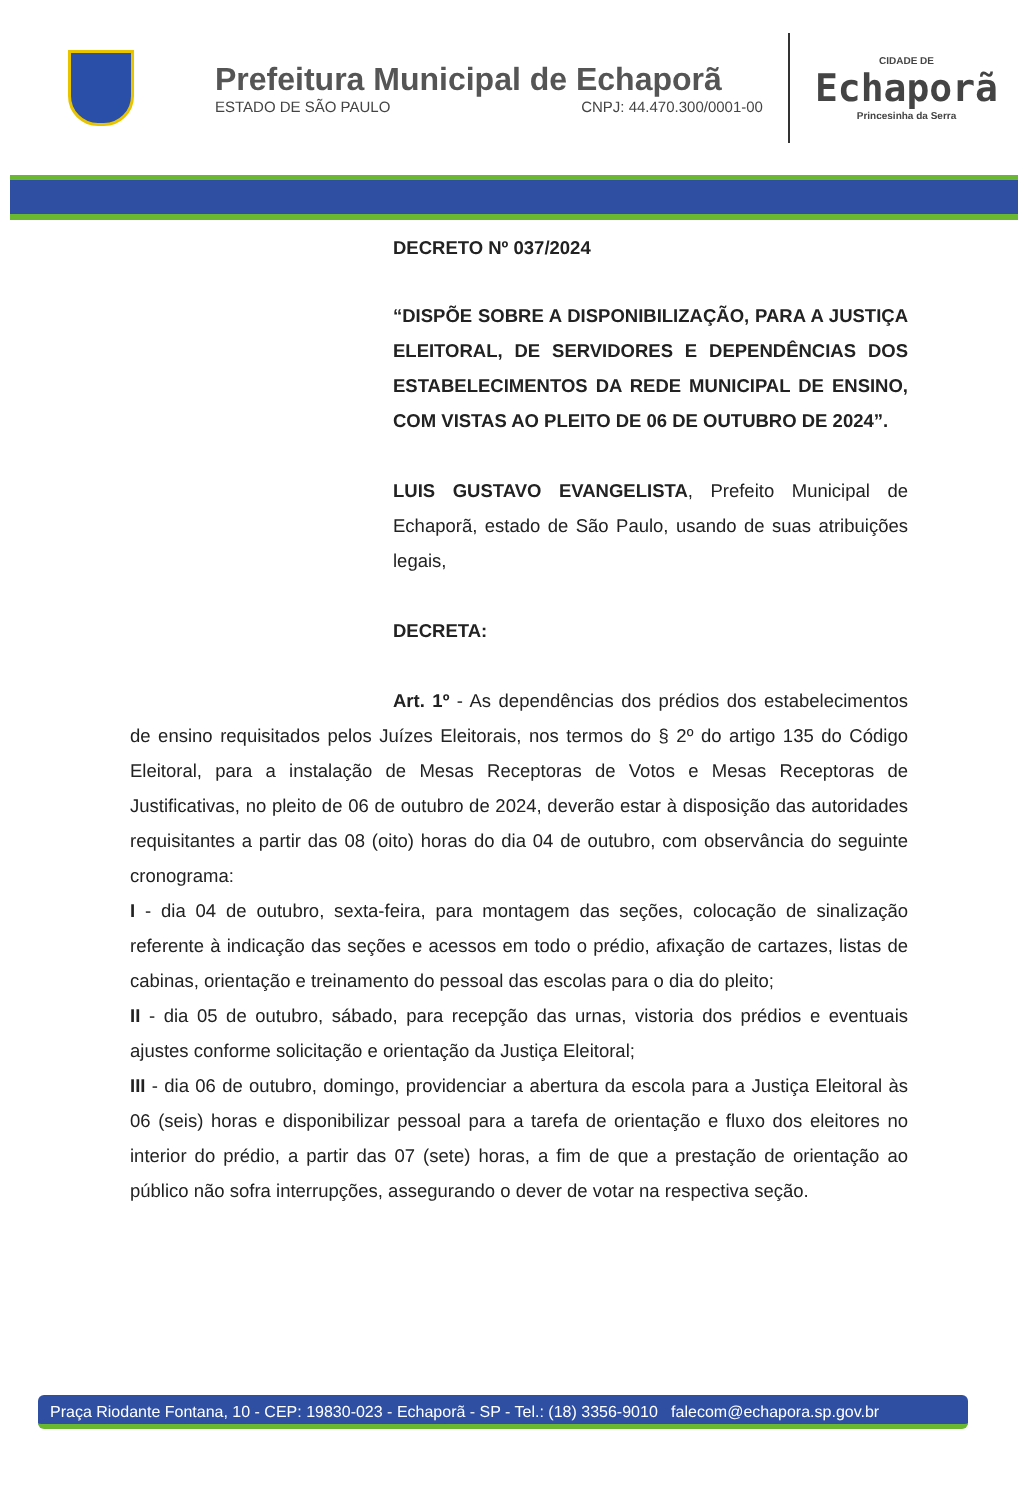Prefeitura Municipal de Echaporã
ESTADO DE SÃO PAULO CNPJ: 44.470.300/0001-00
CIDADE DE
Echaporã
Princesinha da Serra
DECRETO Nº 037/2024
“DISPÕE SOBRE A DISPONIBILIZAÇÃO, PARA A JUSTIÇA ELEITORAL, DE SERVIDORES E DEPENDÊNCIAS DOS ESTABELECIMENTOS DA REDE MUNICIPAL DE ENSINO, COM VISTAS AO PLEITO DE 06 DE OUTUBRO DE 2024”.
LUIS GUSTAVO EVANGELISTA, Prefeito Municipal de Echaporã, estado de São Paulo, usando de suas atribuições legais,
DECRETA:
Art. 1º - As dependências dos prédios dos estabelecimentos de ensino requisitados pelos Juízes Eleitorais, nos termos do § 2º do artigo 135 do Código Eleitoral, para a instalação de Mesas Receptoras de Votos e Mesas Receptoras de Justificativas, no pleito de 06 de outubro de 2024, deverão estar à disposição das autoridades requisitantes a partir das 08 (oito) horas do dia 04 de outubro, com observância do seguinte cronograma:
I - dia 04 de outubro, sexta-feira, para montagem das seções, colocação de sinalização referente à indicação das seções e acessos em todo o prédio, afixação de cartazes, listas de cabinas, orientação e treinamento do pessoal das escolas para o dia do pleito;
II - dia 05 de outubro, sábado, para recepção das urnas, vistoria dos prédios e eventuais ajustes conforme solicitação e orientação da Justiça Eleitoral;
III - dia 06 de outubro, domingo, providenciar a abertura da escola para a Justiça Eleitoral às 06 (seis) horas e disponibilizar pessoal para a tarefa de orientação e fluxo dos eleitores no interior do prédio, a partir das 07 (sete) horas, a fim de que a prestação de orientação ao público não sofra interrupções, assegurando o dever de votar na respectiva seção.
Praça Riodante Fontana, 10 - CEP: 19830-023 - Echaporã - SP - Tel.: (18) 3356-9010 falecom@echapora.sp.gov.br